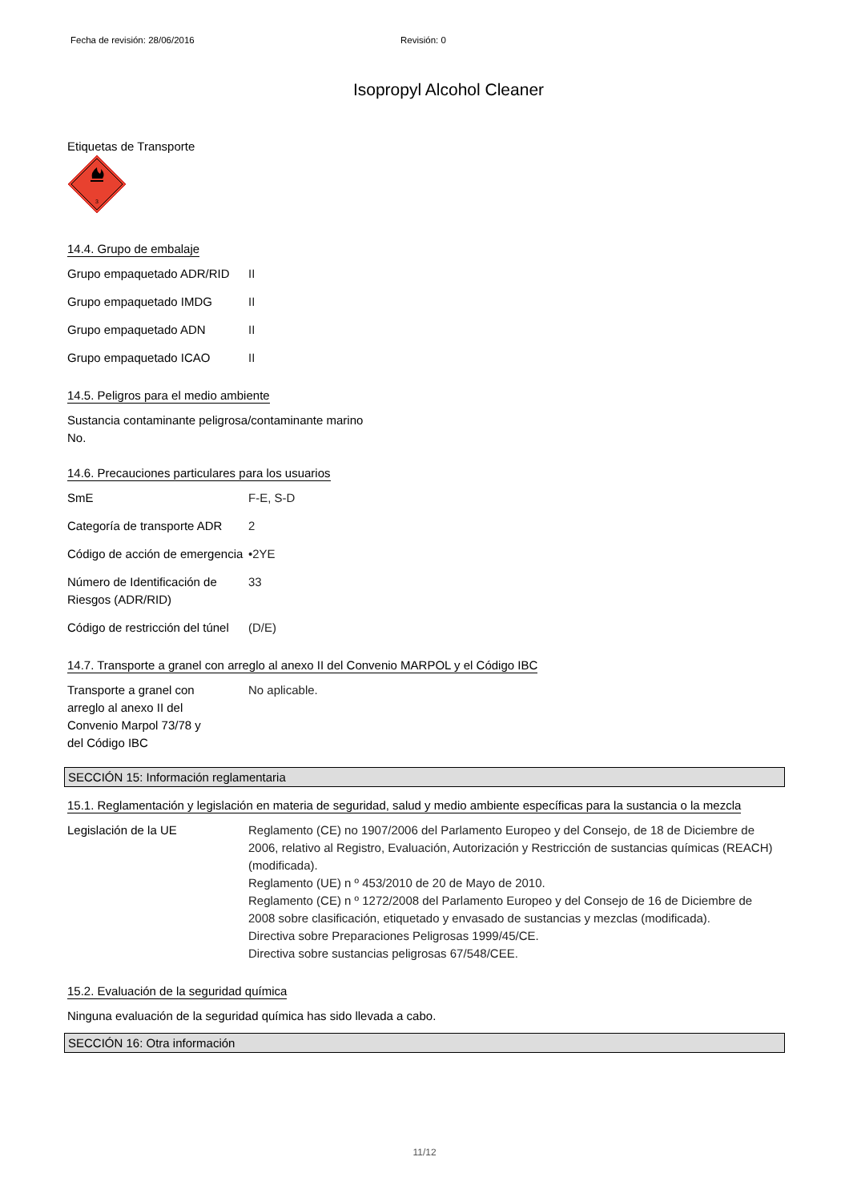Fecha de revisión: 28/06/2016 Revisión: 0
Isopropyl Alcohol Cleaner
Etiquetas de Transporte
3
14.4. Grupo de embalaje
| Grupo empaquetado ADR/RID | II |
| Grupo empaquetado IMDG | II |
| Grupo empaquetado ADN | II |
| Grupo empaquetado ICAO | II |
14.5. Peligros para el medio ambiente
Sustancia contaminante peligrosa/contaminante marino
No.
14.6. Precauciones particulares para los usuarios
| SmE | F-E, S-D |
| Categoría de transporte ADR | 2 |
| Código de acción de emergencia | •2YE |
| Número de Identificación de Riesgos (ADR/RID) | 33 |
| Código de restricción del túnel | (D/E) |
14.7. Transporte a granel con arreglo al anexo II del Convenio MARPOL y el Código IBC
| Transporte a granel con arreglo al anexo II del Convenio Marpol 73/78 y del Código IBC | No aplicable. |
SECCIÓN 15: Información reglamentaria
15.1. Reglamentación y legislación en materia de seguridad, salud y medio ambiente específicas para la sustancia o la mezcla
| Legislación de la UE | Reglamento (CE) no 1907/2006 del Parlamento Europeo y del Consejo, de 18 de Diciembre de 2006, relativo al Registro, Evaluación, Autorización y Restricción de sustancias químicas (REACH) (modificada). Reglamento (UE) n º 453/2010 de 20 de Mayo de 2010. Reglamento (CE) n º 1272/2008 del Parlamento Europeo y del Consejo de 16 de Diciembre de 2008 sobre clasificación, etiquetado y envasado de sustancias y mezclas (modificada). Directiva sobre Preparaciones Peligrosas 1999/45/CE. Directiva sobre sustancias peligrosas 67/548/CEE. |
15.2. Evaluación de la seguridad química
Ninguna evaluación de la seguridad química has sido llevada a cabo.
SECCIÓN 16: Otra información
11/12